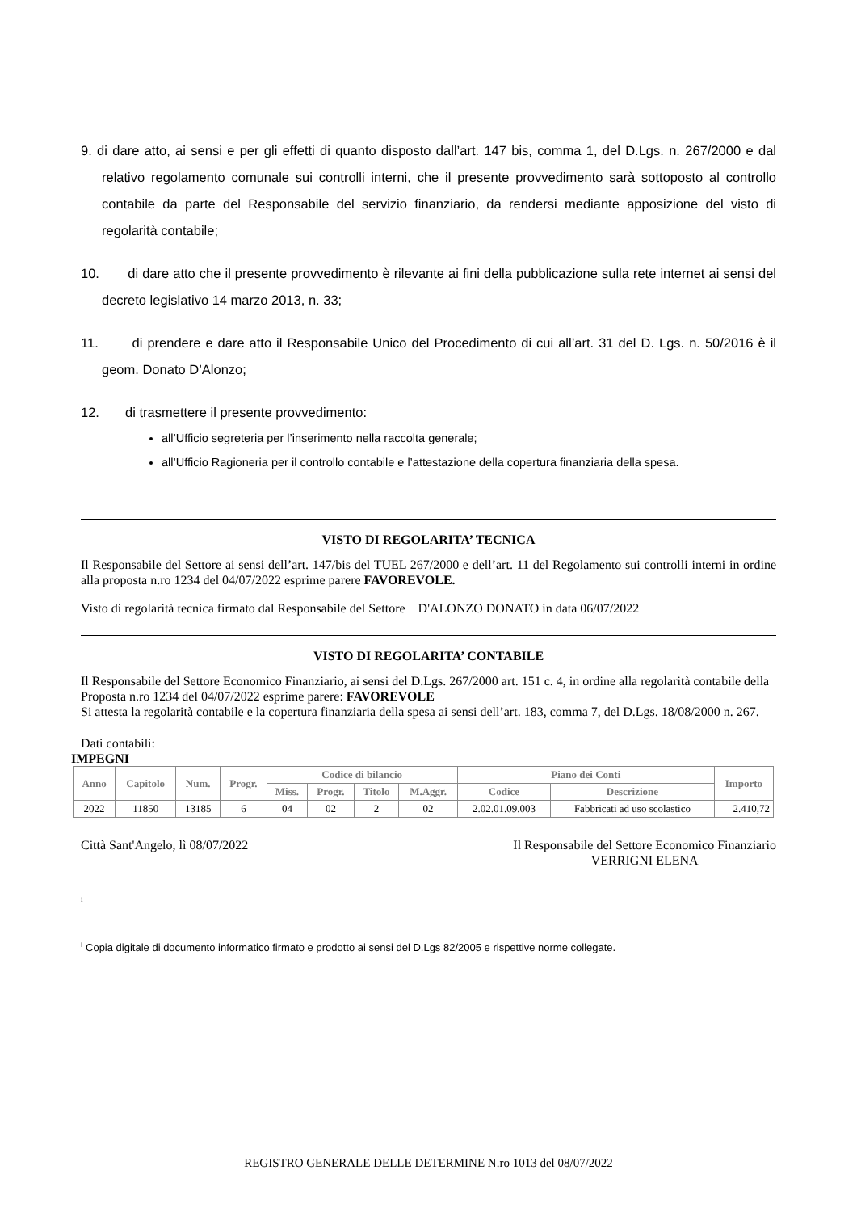9. di dare atto, ai sensi e per gli effetti di quanto disposto dall’art. 147 bis, comma 1, del D.Lgs. n. 267/2000 e dal relativo regolamento comunale sui controlli interni, che il presente provvedimento sarà sottoposto al controllo contabile da parte del Responsabile del servizio finanziario, da rendersi mediante apposizione del visto di regolarità contabile;
10. di dare atto che il presente provvedimento è rilevante ai fini della pubblicazione sulla rete internet ai sensi del decreto legislativo 14 marzo 2013, n. 33;
11. di prendere e dare atto il Responsabile Unico del Procedimento di cui all’art. 31 del D. Lgs. n. 50/2016 è il geom. Donato D’Alonzo;
12. di trasmettere il presente provvedimento:
all’Ufficio segreteria per l’inserimento nella raccolta generale;
all’Ufficio Ragioneria per il controllo contabile e l’attestazione della copertura finanziaria della spesa.
VISTO DI REGOLARITA’ TECNICA
Il Responsabile del Settore ai sensi dell’art. 147/bis del TUEL 267/2000 e dell’art. 11 del Regolamento sui controlli interni in ordine alla proposta n.ro 1234 del 04/07/2022 esprime parere FAVOREVOLE.
Visto di regolarità tecnica firmato dal Responsabile del Settore D'ALONZO DONATO in data 06/07/2022
VISTO DI REGOLARITA’ CONTABILE
Il Responsabile del Settore Economico Finanziario, ai sensi del D.Lgs. 267/2000 art. 151 c. 4, in ordine alla regolarità contabile della Proposta n.ro 1234 del 04/07/2022 esprime parere: FAVOREVOLE
Si attesta la regolarità contabile e la copertura finanziaria della spesa ai sensi dell’art. 183, comma 7, del D.Lgs. 18/08/2000 n. 267.
Dati contabili:
IMPEGNI
| Anno | Capitolo | Num. | Progr. | Codice di bilancio | | | | Piano dei Conti | | Importo |
| --- | --- | --- | --- | --- | --- | --- | --- | --- | --- | --- |
| | | | | Miss. | Progr. | Titolo | M.Aggr. | Codice | Descrizione | |
| 2022 | 11850 | 13185 | 6 | 04 | 02 | 2 | 02 | 2.02.01.09.003 | Fabbricati ad uso scolastico | 2.410,72 |
Città Sant'Angelo, lì 08/07/2022
Il Responsabile del Settore Economico Finanziario
VERRIGNI ELENA
i
<sup>i</sup> Copia digitale di documento informatico firmato e prodotto ai sensi del D.Lgs 82/2005 e rispettive norme collegate.
REGISTRO GENERALE DELLE DETERMINE N.ro 1013 del 08/07/2022